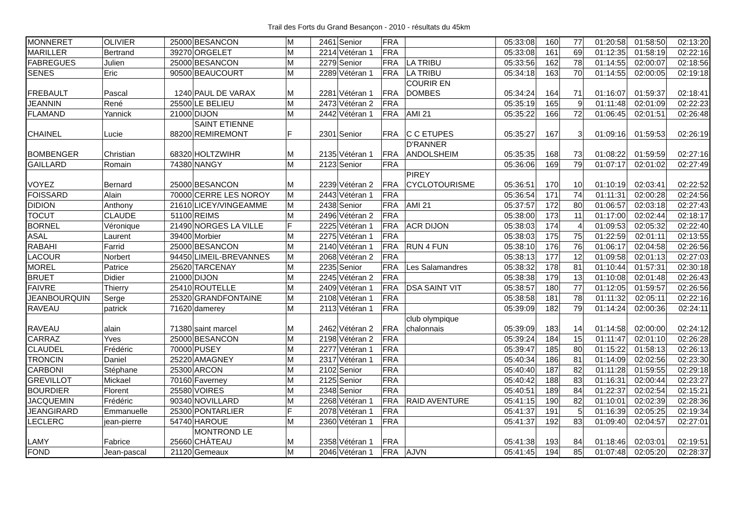Trail des Forts du Grand Besançon - 2010 - résultats du 45km
| MONNERET | OLIVIER | 25000 | BESANCON | M | 2461 | Senior | FRA | | 05:33:08 | 160 | 77 | 01:20:58 | 01:58:50 | 02:13:20 |
| MARILLER | Bertrand | 39270 | ORGELET | M | 2214 | Vétéran 1 | FRA | | 05:33:08 | 161 | 69 | 01:12:35 | 01:58:19 | 02:22:16 |
| FABREGUES | Julien | 25000 | BESANCON | M | 2279 | Senior | FRA | LA TRIBU | 05:33:56 | 162 | 78 | 01:14:55 | 02:00:07 | 02:18:56 |
| SENES | Eric | 90500 | BEAUCOURT | M | 2289 | Vétéran 1 | FRA | LA TRIBU | 05:34:18 | 163 | 70 | 01:14:55 | 02:00:05 | 02:19:18 |
| FREBAULT | Pascal | 1240 | PAUL DE VARAX | M | 2281 | Vétéran 1 | FRA | COURIR EN DOMBES | 05:34:24 | 164 | 71 | 01:16:07 | 01:59:37 | 02:18:41 |
| JEANNIN | René | 25500 | LE BELIEU | M | 2473 | Vétéran 2 | FRA | | 05:35:19 | 165 | 9 | 01:11:48 | 02:01:09 | 02:22:23 |
| FLAMAND | Yannick | 21000 | DIJON | M | 2442 | Vétéran 1 | FRA | AMI 21 | 05:35:22 | 166 | 72 | 01:06:45 | 02:01:51 | 02:26:48 |
| CHAINEL | Lucie | 88200 | SAINT ETIENNE REMIREMONT | F | 2301 | Senior | FRA | C C ETUPES | 05:35:27 | 167 | 3 | 01:09:16 | 01:59:53 | 02:26:19 |
| BOMBENGER | Christian | 68320 | HOLTZWIHR | M | 2135 | Vétéran 1 | FRA | D'RANNER ANDOLSHEIM | 05:35:35 | 168 | 73 | 01:08:22 | 01:59:59 | 02:27:16 |
| GAILLARD | Romain | 74380 | NANGY | M | 2123 | Senior | FRA | | 05:36:06 | 169 | 79 | 01:07:17 | 02:01:02 | 02:27:49 |
| VOYEZ | Bernard | 25000 | BESANCON | M | 2239 | Vétéran 2 | FRA | PIREY CYCLOTOURISME | 05:36:51 | 170 | 10 | 01:10:19 | 02:03:41 | 02:22:52 |
| FOISSARD | Alain | 70000 | CERRE LES NOROY | M | 2443 | Vétéran 1 | FRA | | 05:36:54 | 171 | 74 | 01:11:31 | 02:00:28 | 02:24:56 |
| DIDION | Anthony | 21610 | LICEY/VINGEAMME | M | 2438 | Senior | FRA | AMI 21 | 05:37:57 | 172 | 80 | 01:06:57 | 02:03:18 | 02:27:43 |
| TOCUT | CLAUDE | 51100 | REIMS | M | 2496 | Vétéran 2 | FRA | | 05:38:00 | 173 | 11 | 01:17:00 | 02:02:44 | 02:18:17 |
| BORNEL | Véronique | 21490 | NORGES LA VILLE | F | 2225 | Vétéran 1 | FRA | ACR DIJON | 05:38:03 | 174 | 4 | 01:09:53 | 02:05:32 | 02:22:40 |
| ASAL | Laurent | 39400 | Morbier | M | 2275 | Vétéran 1 | FRA | | 05:38:03 | 175 | 75 | 01:22:59 | 02:01:11 | 02:13:55 |
| RABAHI | Farrid | 25000 | BESANCON | M | 2140 | Vétéran 1 | FRA | RUN 4 FUN | 05:38:10 | 176 | 76 | 01:06:17 | 02:04:58 | 02:26:56 |
| LACOUR | Norbert | 94450 | LIMEIL-BREVANNES | M | 2068 | Vétéran 2 | FRA | | 05:38:13 | 177 | 12 | 01:09:58 | 02:01:13 | 02:27:03 |
| MOREL | Patrice | 25620 | TARCENAY | M | 2235 | Senior | FRA | Les Salamandres | 05:38:32 | 178 | 81 | 01:10:44 | 01:57:31 | 02:30:18 |
| BRUET | Didier | 21000 | DIJON | M | 2245 | Vétéran 2 | FRA | | 05:38:38 | 179 | 13 | 01:10:08 | 02:01:48 | 02:26:43 |
| FAIVRE | Thierry | 25410 | ROUTELLE | M | 2409 | Vétéran 1 | FRA | DSA SAINT VIT | 05:38:57 | 180 | 77 | 01:12:05 | 01:59:57 | 02:26:56 |
| JEANBOURQUIN | Serge | 25320 | GRANDFONTAINE | M | 2108 | Vétéran 1 | FRA | | 05:38:58 | 181 | 78 | 01:11:32 | 02:05:11 | 02:22:16 |
| RAVEAU | patrick | 71620 | damerey | M | 2113 | Vétéran 1 | FRA | | 05:39:09 | 182 | 79 | 01:14:24 | 02:00:36 | 02:24:11 |
| RAVEAU | alain | 71380 | saint marcel | M | 2462 | Vétéran 2 | FRA | club olympique chalonnais | 05:39:09 | 183 | 14 | 01:14:58 | 02:00:00 | 02:24:12 |
| CARRAZ | Yves | 25000 | BESANCON | M | 2198 | Vétéran 2 | FRA | | 05:39:24 | 184 | 15 | 01:11:47 | 02:01:10 | 02:26:28 |
| CLAUDEL | Frédéric | 70000 | PUSEY | M | 2277 | Vétéran 1 | FRA | | 05:39:47 | 185 | 80 | 01:15:22 | 01:58:13 | 02:26:13 |
| TRONCIN | Daniel | 25220 | AMAGNEY | M | 2317 | Vétéran 1 | FRA | | 05:40:34 | 186 | 81 | 01:14:09 | 02:02:56 | 02:23:30 |
| CARBONI | Stéphane | 25300 | ARCON | M | 2102 | Senior | FRA | | 05:40:40 | 187 | 82 | 01:11:28 | 01:59:55 | 02:29:18 |
| GREVILLOT | Mickael | 70160 | Faverney | M | 2125 | Senior | FRA | | 05:40:42 | 188 | 83 | 01:16:31 | 02:00:44 | 02:23:27 |
| BOURDIER | Florent | 25580 | VOIRES | M | 2348 | Senior | FRA | | 05:40:51 | 189 | 84 | 01:22:37 | 02:02:54 | 02:15:21 |
| JACQUEMIN | Frédéric | 90340 | NOVILLARD | M | 2268 | Vétéran 1 | FRA | RAID AVENTURE | 05:41:15 | 190 | 82 | 01:10:01 | 02:02:39 | 02:28:36 |
| JEANGIRARD | Emmanuelle | 25300 | PONTARLIER | F | 2078 | Vétéran 1 | FRA | | 05:41:37 | 191 | 5 | 01:16:39 | 02:05:25 | 02:19:34 |
| LECLERC | jean-pierre | 54740 | HAROUE | M | 2360 | Vétéran 1 | FRA | | 05:41:37 | 192 | 83 | 01:09:40 | 02:04:57 | 02:27:01 |
| LAMY | Fabrice | 25660 | MONTROND LE CHÂTEAU | M | 2358 | Vétéran 1 | FRA | | 05:41:38 | 193 | 84 | 01:18:46 | 02:03:01 | 02:19:51 |
| FOND | Jean-pascal | 21120 | Gemeaux | M | 2046 | Vétéran 1 | FRA | AJVN | 05:41:45 | 194 | 85 | 01:07:48 | 02:05:20 | 02:28:37 |